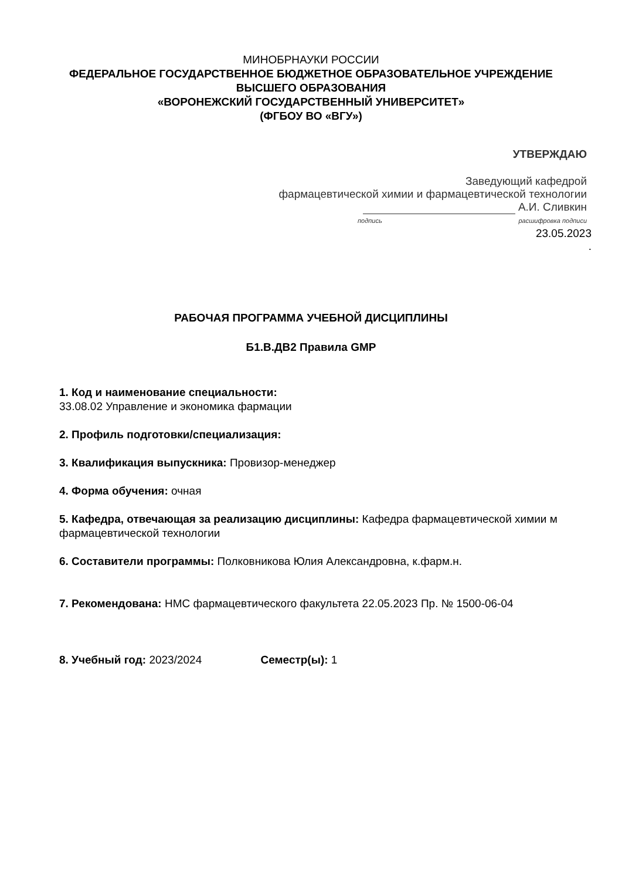МИНОБРНАУКИ РОССИИ
ФЕДЕРАЛЬНОЕ ГОСУДАРСТВЕННОЕ БЮДЖЕТНОЕ ОБРАЗОВАТЕЛЬНОЕ УЧРЕЖДЕНИЕ
ВЫСШЕГО ОБРАЗОВАНИЯ
«ВОРОНЕЖСКИЙ ГОСУДАРСТВЕННЫЙ УНИВЕРСИТЕТ»
(ФГБОУ ВО «ВГУ»)
УТВЕРЖДАЮ
Заведующий кафедрой
фармацевтической химии и фармацевтической технологии
А.И. Сливкин
подпись расшифровка подписи
23.05.2023
.
РАБОЧАЯ ПРОГРАММА УЧЕБНОЙ ДИСЦИПЛИНЫ
Б1.В.ДВ2 Правила GMP
1. Код и наименование специальности:
33.08.02 Управление и экономика фармации
2. Профиль подготовки/специализация:
3. Квалификация выпускника: Провизор-менеджер
4. Форма обучения: очная
5. Кафедра, отвечающая за реализацию дисциплины: Кафедра фармацевтической химии м фармацевтической технологии
6. Составители программы: Полковникова Юлия Александровна, к.фарм.н.
7. Рекомендована: НМС фармацевтического факультета 22.05.2023 Пр. № 1500-06-04
8. Учебный год: 2023/2024 Семестр(ы): 1